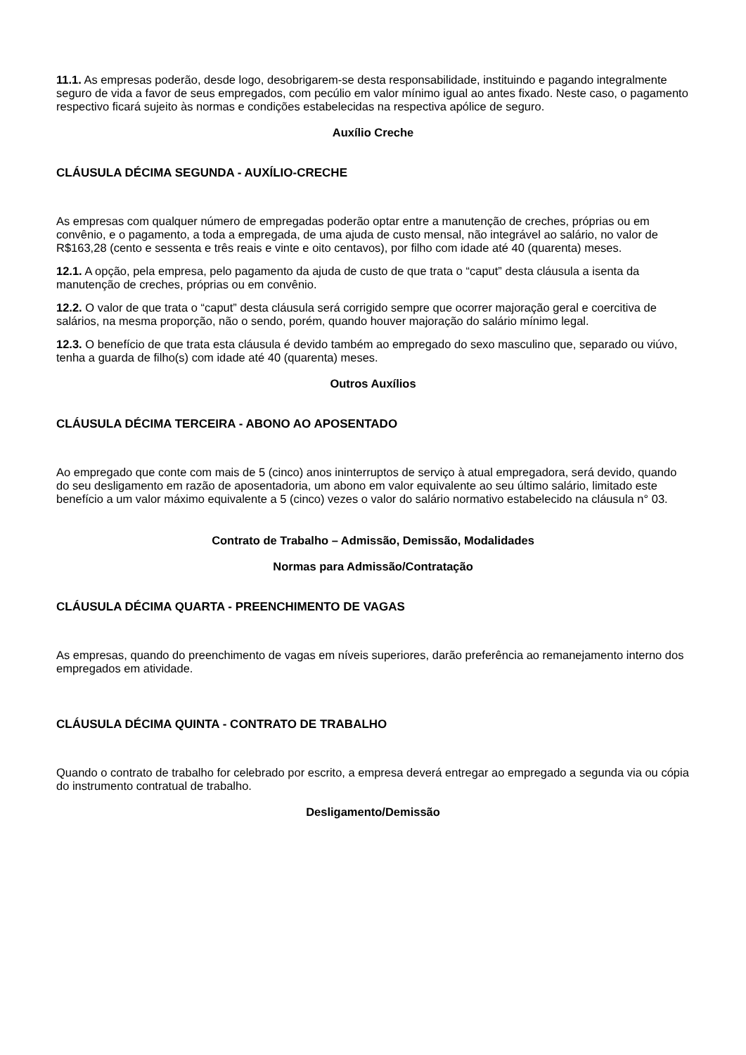11.1. As empresas poderão, desde logo, desobrigarem-se desta responsabilidade, instituindo e pagando integralmente seguro de vida a favor de seus empregados, com pecúlio em valor mínimo igual ao antes fixado. Neste caso, o pagamento respectivo ficará sujeito às normas e condições estabelecidas na respectiva apólice de seguro.
Auxílio Creche
CLÁUSULA DÉCIMA SEGUNDA - AUXÍLIO-CRECHE
As empresas com qualquer número de empregadas poderão optar entre a manutenção de creches, próprias ou em convênio, e o pagamento, a toda a empregada, de uma ajuda de custo mensal, não integrável ao salário, no valor de R$163,28 (cento e sessenta e três reais e vinte e oito centavos), por filho com idade até 40 (quarenta) meses.
12.1. A opção, pela empresa, pelo pagamento da ajuda de custo de que trata o “caput” desta cláusula a isenta da manutenção de creches, próprias ou em convênio.
12.2. O valor de que trata o “caput” desta cláusula será corrigido sempre que ocorrer majoração geral e coercitiva de salários, na mesma proporção, não o sendo, porém, quando houver majoração do salário mínimo legal.
12.3. O benefício de que trata esta cláusula é devido também ao empregado do sexo masculino que, separado ou viúvo, tenha a guarda de filho(s) com idade até 40 (quarenta) meses.
Outros Auxílios
CLÁUSULA DÉCIMA TERCEIRA - ABONO AO APOSENTADO
Ao empregado que conte com mais de 5 (cinco) anos ininterruptos de serviço à atual empregadora, será devido, quando do seu desligamento em razão de aposentadoria, um abono em valor equivalente ao seu último salário, limitado este benefício a um valor máximo equivalente a 5 (cinco) vezes o valor do salário normativo estabelecido na cláusula n° 03.
Contrato de Trabalho – Admissão, Demissão, Modalidades
Normas para Admissão/Contratação
CLÁUSULA DÉCIMA QUARTA - PREENCHIMENTO DE VAGAS
As empresas, quando do preenchimento de vagas em níveis superiores, darão preferência ao remanejamento interno dos empregados em atividade.
CLÁUSULA DÉCIMA QUINTA - CONTRATO DE TRABALHO
Quando o contrato de trabalho for celebrado por escrito, a empresa deverá entregar ao empregado a segunda via ou cópia do instrumento contratual de trabalho.
Desligamento/Demissão